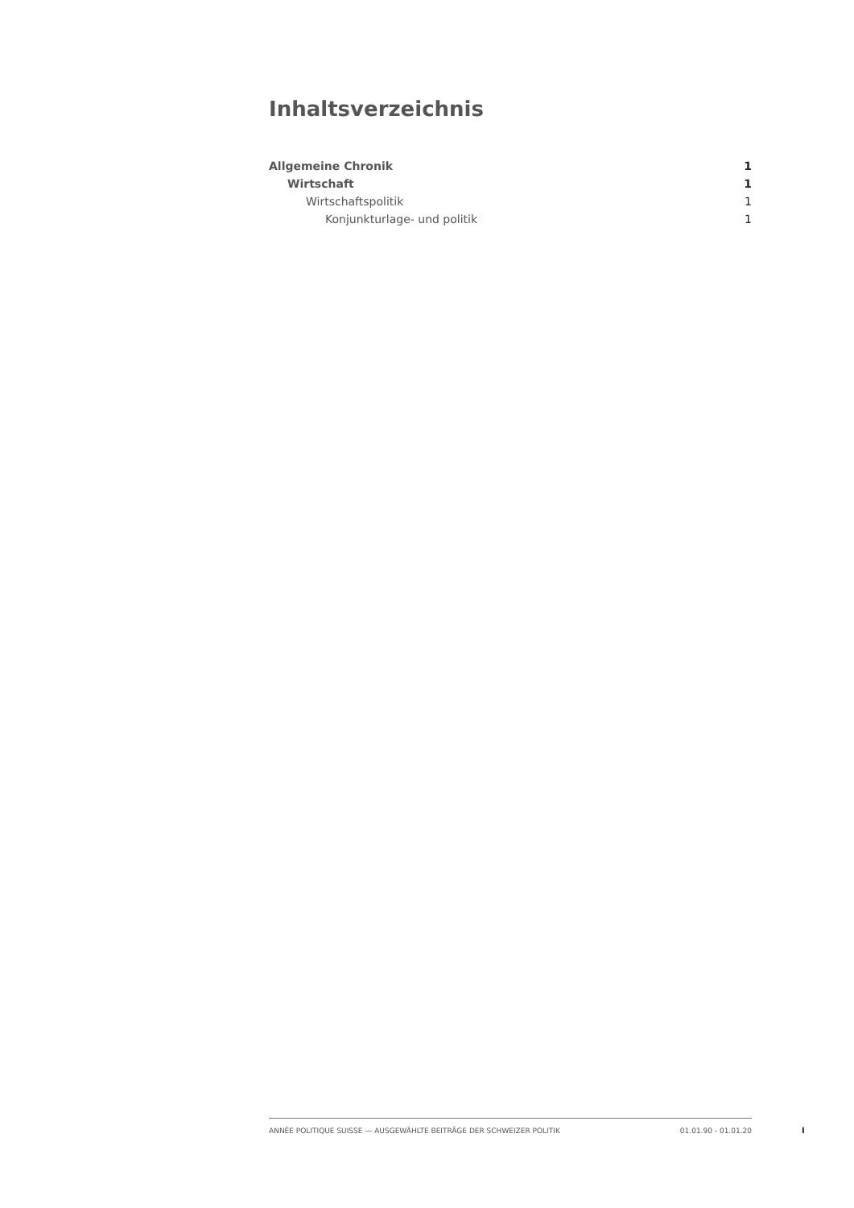Inhaltsverzeichnis
Allgemeine Chronik 1
Wirtschaft 1
Wirtschaftspolitik 1
Konjunkturlage- und politik 1
ANNÉE POLITIQUE SUISSE — AUSGEWÄHLTE BEITRÄGE DER SCHWEIZER POLITIK 01.01.90 - 01.01.20
I